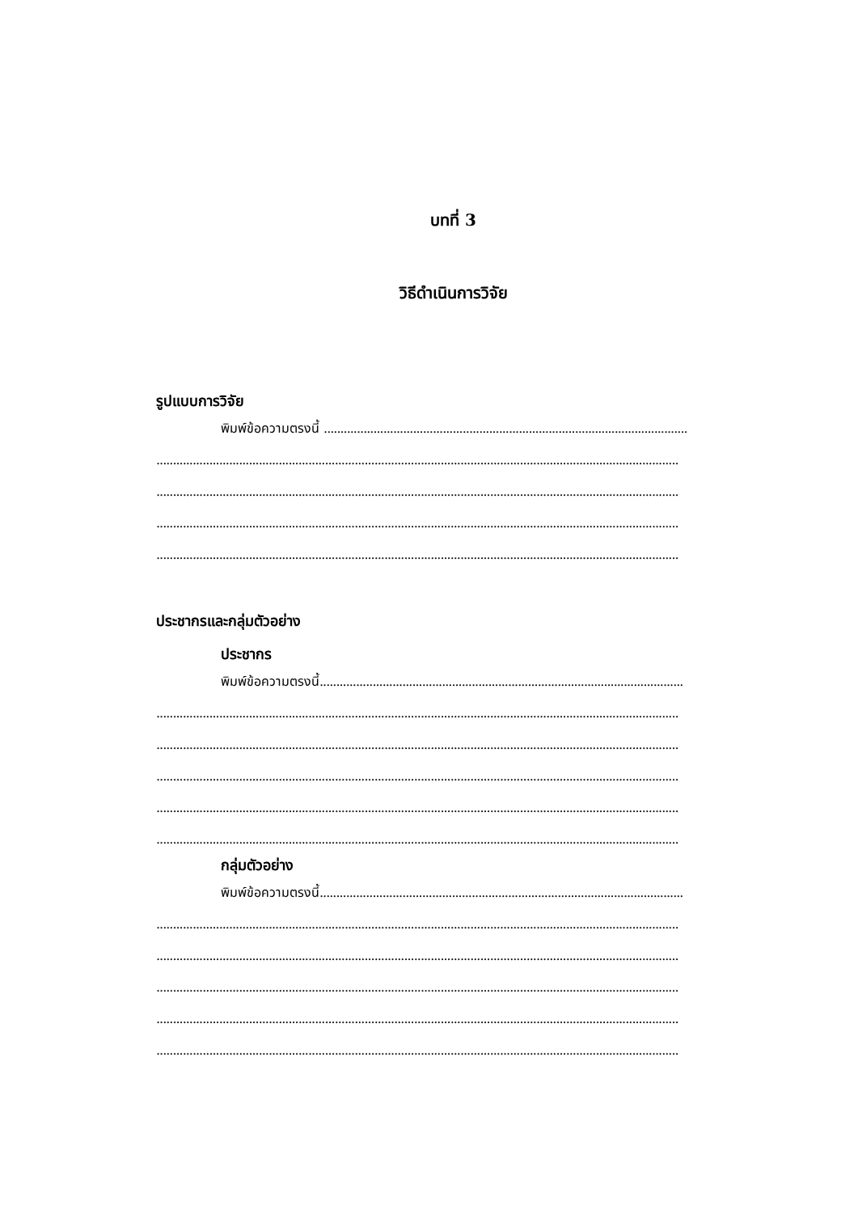บทที่ 3
วิธีดำเนินการวิจัย
รูปแบบการวิจัย
พิมพ์ข้อความตรงนี้ ..............................................................................................................
..............................................................................................................................................................
..............................................................................................................................................................
..............................................................................................................................................................
..............................................................................................................................................................
ประชากรและกลุ่มตัวอย่าง
ประชากร
พิมพ์ข้อความตรงนี้..............................................................................................................
..............................................................................................................................................................
..............................................................................................................................................................
..............................................................................................................................................................
..............................................................................................................................................................
..............................................................................................................................................................
กลุ่มตัวอย่าง
พิมพ์ข้อความตรงนี้..............................................................................................................
..............................................................................................................................................................
..............................................................................................................................................................
..............................................................................................................................................................
..............................................................................................................................................................
..............................................................................................................................................................